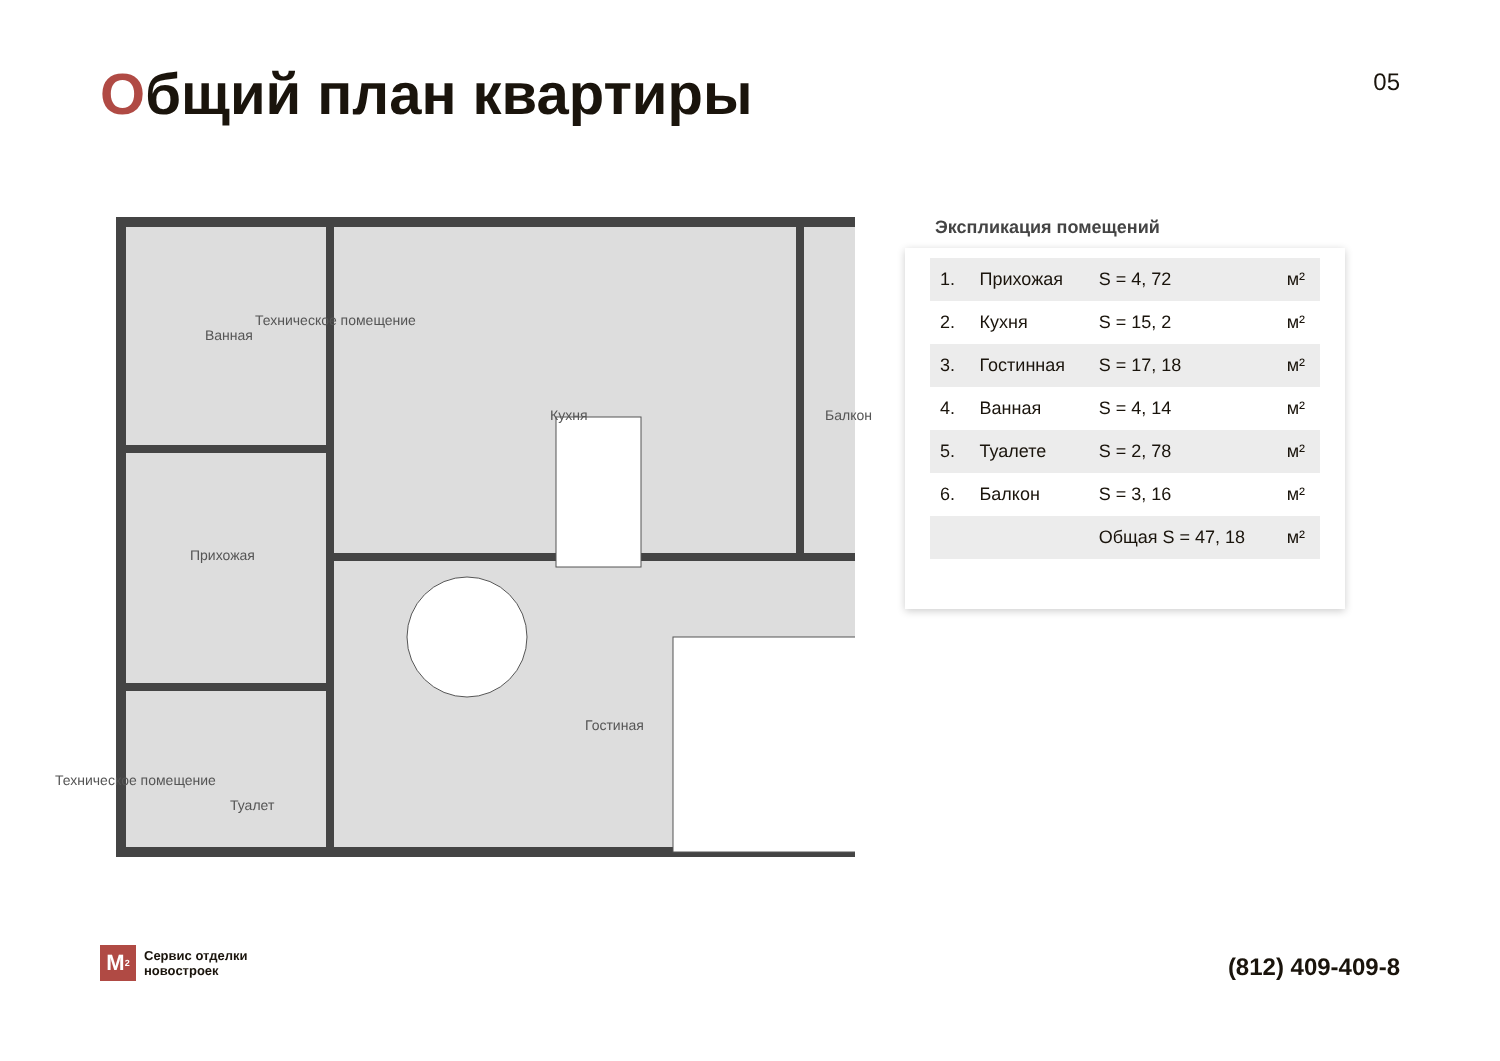Общий план квартиры
05
Ванная
Техническое помещение
Кухня Балкон
Прихожая
Гостиная
Техническое помещение
Туалет
Экспликация помещений
| 1. | Прихожая | S = 4, 72 | м² |
| 2. | Кухня | S = 15, 2 | м² |
| 3. | Гостинная | S = 17, 18 | м² |
| 4. | Ванная | S = 4, 14 | м² |
| 5. | Туалете | S = 2, 78 | м² |
| 6. | Балкон | S = 3, 16 | м² |
| | | Общая S = 47, 18 | м² |
M<sup>2</sup>
Сервис отделки
новостроек
(812) 409-409-8